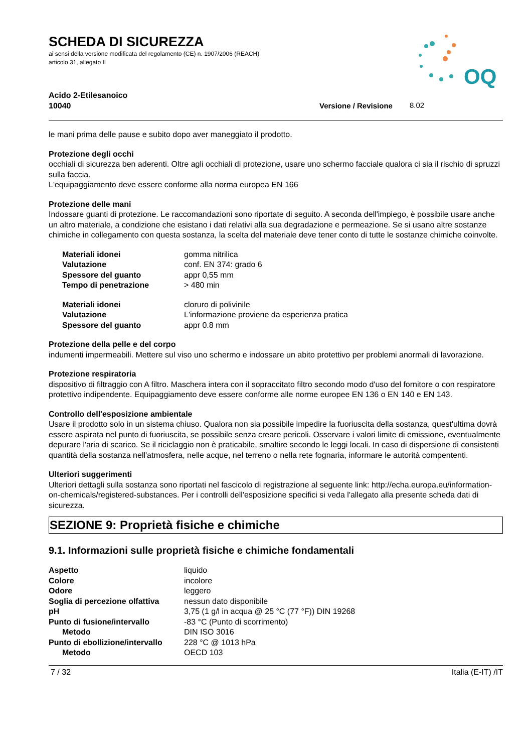SCHEDA DI SICUREZZA
ai sensi della versione modificata del regolamento (CE) n. 1907/2006 (REACH)
articolo 31, allegato II
OQ
Acido 2-Etilesanoico
10040 Versione / Revisione 8.02
le mani prima delle pause e subito dopo aver maneggiato il prodotto.
Protezione degli occhi
occhiali di sicurezza ben aderenti. Oltre agli occhiali di protezione, usare uno schermo facciale qualora ci sia il rischio di spruzzi sulla faccia.
L'equipaggiamento deve essere conforme alla norma europea EN 166
Protezione delle mani
Indossare guanti di protezione. Le raccomandazioni sono riportate di seguito. A seconda dell'impiego, è possibile usare anche un altro materiale, a condizione che esistano i dati relativi alla sua degradazione e permeazione. Se si usano altre sostanze chimiche in collegamento con questa sostanza, la scelta del materiale deve tener conto di tutte le sostanze chimiche coinvolte.
| Materiali idonei | gomma nitrilica |
| Valutazione | conf. EN 374: grado 6 |
| Spessore del guanto | appr 0,55 mm |
| Tempo di penetrazione | > 480 min |
| Materiali idonei | cloruro di polivinile |
| Valutazione | L'informazione proviene da esperienza pratica |
| Spessore del guanto | appr 0.8 mm |
Protezione della pelle e del corpo
indumenti impermeabili. Mettere sul viso uno schermo e indossare un abito protettivo per problemi anormali di lavorazione.
Protezione respiratoria
dispositivo di filtraggio con A filtro. Maschera intera con il sopraccitato filtro secondo modo d'uso del fornitore o con respiratore protettivo indipendente. Equipaggiamento deve essere conforme alle norme europee EN 136 o EN 140 e EN 143.
Controllo dell'esposizione ambientale
Usare il prodotto solo in un sistema chiuso. Qualora non sia possibile impedire la fuoriuscita della sostanza, quest'ultima dovrà essere aspirata nel punto di fuoriuscita, se possibile senza creare pericoli. Osservare i valori limite di emissione, eventualmente depurare l'aria di scarico. Se il riciclaggio non è praticabile, smaltire secondo le leggi locali. In caso di dispersione di consistenti quantità della sostanza nell'atmosfera, nelle acque, nel terreno o nella rete fognaria, informare le autorità compententi.
Ulteriori suggerimenti
Ulteriori dettagli sulla sostanza sono riportati nel fascicolo di registrazione al seguente link: http://echa.europa.eu/information-on-chemicals/registered-substances. Per i controlli dell'esposizione specifici si veda l'allegato alla presente scheda dati di sicurezza.
SEZIONE 9: Proprietà fisiche e chimiche
9.1. Informazioni sulle proprietà fisiche e chimiche fondamentali
| Aspetto | liquido |
| Colore | incolore |
| Odore | leggero |
| Soglia di percezione olfattiva | nessun dato disponibile |
| pH | 3,75 (1 g/l in acqua @ 25 °C (77 °F)) DIN 19268 |
| Punto di fusione/intervallo | -83 °C (Punto di scorrimento) |
| Metodo | DIN ISO 3016 |
| Punto di ebollizione/intervallo | 228 °C @ 1013 hPa |
| Metodo | OECD 103 |
7 / 32 Italia (E-IT) /IT